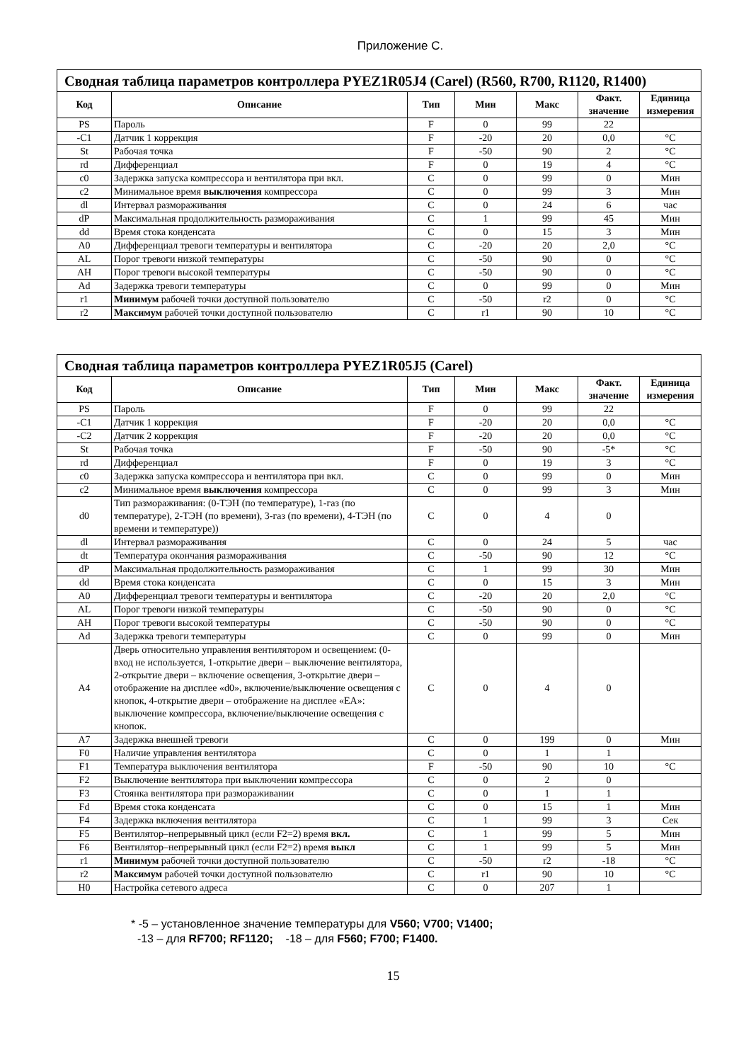Приложение С.
| Сводная таблица параметров контроллера PYEZ1R05J4 (Carel) (R560, R700, R1120, R1400) | | | | | | |
| --- | --- | --- | --- | --- | --- | --- |
| Код | Описание | Тип | Мин | Макс | Факт. значение | Единица измерения |
| PS | Пароль | F | 0 | 99 | 22 | |
| -C1 | Датчик 1 коррекция | F | -20 | 20 | 0,0 | °C |
| St | Рабочая точка | F | -50 | 90 | 2 | °C |
| rd | Дифференциал | F | 0 | 19 | 4 | °C |
| c0 | Задержка запуска компрессора и вентилятора при вкл. | C | 0 | 99 | 0 | Мин |
| c2 | Минимальное время выключения компрессора | C | 0 | 99 | 3 | Мин |
| dl | Интервал размораживания | C | 0 | 24 | 6 | час |
| dP | Максимальная продолжительность размораживания | C | 1 | 99 | 45 | Мин |
| dd | Время стока конденсата | C | 0 | 15 | 3 | Мин |
| A0 | Дифференциал тревоги температуры и вентилятора | C | -20 | 20 | 2,0 | °C |
| AL | Порог тревоги низкой температуры | C | -50 | 90 | 0 | °C |
| AH | Порог тревоги высокой температуры | C | -50 | 90 | 0 | °C |
| Ad | Задержка тревоги температуры | C | 0 | 99 | 0 | Мин |
| r1 | Минимум рабочей точки доступной пользователю | C | -50 | r2 | 0 | °C |
| r2 | Максимум рабочей точки доступной пользователю | C | r1 | 90 | 10 | °C |
| Сводная таблица параметров контроллера PYEZ1R05J5 (Carel) | | | | | | |
| --- | --- | --- | --- | --- | --- | --- |
| Код | Описание | Тип | Мин | Макс | Факт. значение | Единица измерения |
| PS | Пароль | F | 0 | 99 | 22 | |
| -C1 | Датчик 1 коррекция | F | -20 | 20 | 0,0 | °C |
| -C2 | Датчик 2 коррекция | F | -20 | 20 | 0,0 | °C |
| St | Рабочая точка | F | -50 | 90 | -5* | °C |
| rd | Дифференциал | F | 0 | 19 | 3 | °C |
| c0 | Задержка запуска компрессора и вентилятора при вкл. | C | 0 | 99 | 0 | Мин |
| c2 | Минимальное время выключения компрессора | C | 0 | 99 | 3 | Мин |
| d0 | Тип размораживания: (0-ТЭН (по температуре), 1-газ (по температуре), 2-ТЭН (по времени), 3-газ (по времени), 4-ТЭН (по времени и температуре)) | C | 0 | 4 | 0 | |
| dl | Интервал размораживания | C | 0 | 24 | 5 | час |
| dt | Температура окончания размораживания | C | -50 | 90 | 12 | °C |
| dP | Максимальная продолжительность размораживания | C | 1 | 99 | 30 | Мин |
| dd | Время стока конденсата | C | 0 | 15 | 3 | Мин |
| A0 | Дифференциал тревоги температуры и вентилятора | C | -20 | 20 | 2,0 | °C |
| AL | Порог тревоги низкой температуры | C | -50 | 90 | 0 | °C |
| AH | Порог тревоги высокой температуры | C | -50 | 90 | 0 | °C |
| Ad | Задержка тревоги температуры | C | 0 | 99 | 0 | Мин |
| A4 | Дверь относительно управления вентилятором и освещением: (0-вход не используется, 1-открытие двери – выключение вентилятора, 2-открытие двери – включение освещения, 3-открытие двери – отображение на дисплее «d0», включение/выключение освещения с кнопок, 4-открытие двери – отображение на дисплее «EA»: выключение компрессора, включение/выключение освещения с кнопок. | C | 0 | 4 | 0 | |
| A7 | Задержка внешней тревоги | C | 0 | 199 | 0 | Мин |
| F0 | Наличие управления вентилятора | C | 0 | 1 | 1 | |
| F1 | Температура выключения вентилятора | F | -50 | 90 | 10 | °C |
| F2 | Выключение вентилятора при выключении компрессора | C | 0 | 2 | 0 | |
| F3 | Стоянка вентилятора при размораживании | C | 0 | 1 | 1 | |
| Fd | Время стока конденсата | C | 0 | 15 | 1 | Мин |
| F4 | Задержка включения вентилятора | C | 1 | 99 | 3 | Сек |
| F5 | Вентилятор–непрерывный цикл (если F2=2) время вкл. | C | 1 | 99 | 5 | Мин |
| F6 | Вентилятор–непрерывный цикл (если F2=2) время выкл | C | 1 | 99 | 5 | Мин |
| r1 | Минимум рабочей точки доступной пользователю | C | -50 | r2 | -18 | °C |
| r2 | Максимум рабочей точки доступной пользователю | C | r1 | 90 | 10 | °C |
| H0 | Настройка сетевого адреса | C | 0 | 207 | 1 | |
* -5 – установленное значение температуры для V560; V700; V1400;
-13 – для RF700; RF1120; -18 – для F560; F700; F1400.
15